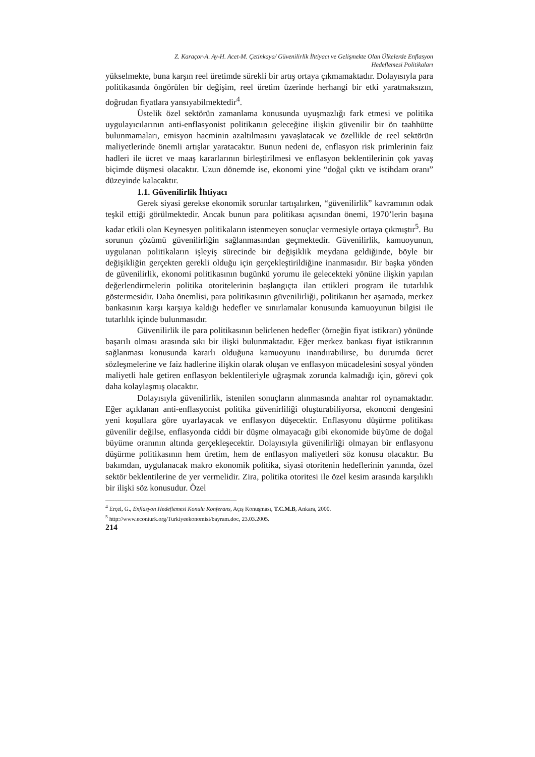Z. Karaçor-A. Ay-H. Acet-M. Çetinkaya/ Güvenilirlik İhtiyacı ve Gelişmekte Olan Ülkelerde Enflasyon
Hedeflemesi Politikaları
yükselmekte, buna karşın reel üretimde sürekli bir artış ortaya çıkmamaktadır. Dolayısıyla para politikasında öngörülen bir değişim, reel üretim üzerinde herhangi bir etki yaratmaksızın, doğrudan fiyatlara yansıyabilmektedir<sup>4</sup>.
Üstelik özel sektörün zamanlama konusunda uyuşmazlığı fark etmesi ve politika uygulayıcılarının anti-enflasyonist politikanın geleceğine ilişkin güvenilir bir ön taahhütte bulunmamaları, emisyon hacminin azaltılmasını yavaşlatacak ve özellikle de reel sektörün maliyetlerinde önemli artışlar yaratacaktır. Bunun nedeni de, enflasyon risk primlerinin faiz hadleri ile ücret ve maaş kararlarının birleştirilmesi ve enflasyon beklentilerinin çok yavaş biçimde düşmesi olacaktır. Uzun dönemde ise, ekonomi yine “doğal çıktı ve istihdam oranı” düzeyinde kalacaktır.
1.1. Güvenilirlik İhtiyacı
Gerek siyasi gerekse ekonomik sorunlar tartışılırken, “güvenilirlik” kavramının odak teşkil ettiği görülmektedir. Ancak bunun para politikası açısından önemi, 1970’lerin başına kadar etkili olan Keynesyen politikaların istenmeyen sonuçlar vermesiyle ortaya çıkmıştır<sup>5</sup>. Bu sorunun çözümü güvenilirliğin sağlanmasından geçmektedir. Güvenilirlik, kamuoyunun, uygulanan politikaların işleyiş sürecinde bir değişiklik meydana geldiğinde, böyle bir değişikliğin gerçekten gerekli olduğu için gerçekleştirildiğine inanmasıdır. Bir başka yönden de güvenilirlik, ekonomi politikasının bugünkü yorumu ile gelecekteki yönüne ilişkin yapılan değerlendirmelerin politika otoritelerinin başlangıçta ilan ettikleri program ile tutarlılık göstermesidir. Daha önemlisi, para politikasının güvenilirliği, politikanın her aşamada, merkez bankasının karşı karşıya kaldığı hedefler ve sınırlamalar konusunda kamuoyunun bilgisi ile tutarlılık içinde bulunmasıdır.
Güvenilirlik ile para politikasının belirlenen hedefler (örneğin fiyat istikrarı) yönünde başarılı olması arasında sıkı bir ilişki bulunmaktadır. Eğer merkez bankası fiyat istikrarının sağlanması konusunda kararlı olduğuna kamuoyunu inandırabilirse, bu durumda ücret sözleşmelerine ve faiz hadlerine ilişkin olarak oluşan ve enflasyon mücadelesini sosyal yönden maliyetli hale getiren enflasyon beklentileriyle uğraşmak zorunda kalmadığı için, görevi çok daha kolaylaşmış olacaktır.
Dolayısıyla güvenilirlik, istenilen sonuçların alınmasında anahtar rol oynamaktadır. Eğer açıklanan anti-enflasyonist politika güvenirliliği oluşturabiliyorsa, ekonomi dengesini yeni koşullara göre uyarlayacak ve enflasyon düşecektir. Enflasyonu düşürme politikası güvenilir değilse, enflasyonda ciddi bir düşme olmayacağı gibi ekonomide büyüme de doğal büyüme oranının altında gerçekleşecektir. Dolayısıyla güvenilirliği olmayan bir enflasyonu düşürme politikasının hem üretim, hem de enflasyon maliyetleri söz konusu olacaktır. Bu bakımdan, uygulanacak makro ekonomik politika, siyasi otoritenin hedeflerinin yanında, özel sektör beklentilerine de yer vermelidir. Zira, politika otoritesi ile özel kesim arasında karşılıklı bir ilişki söz konusudur. Özel
<sup>4</sup> Erçel, G., Enflasyon Hedeflemesi Konulu Konferans, Açış Konuşması, T.C.M.B, Ankara, 2000.
<sup>5</sup> http://www.econturk.org/Turkiyeekonomisi/bayram.doc, 23.03.2005.
214